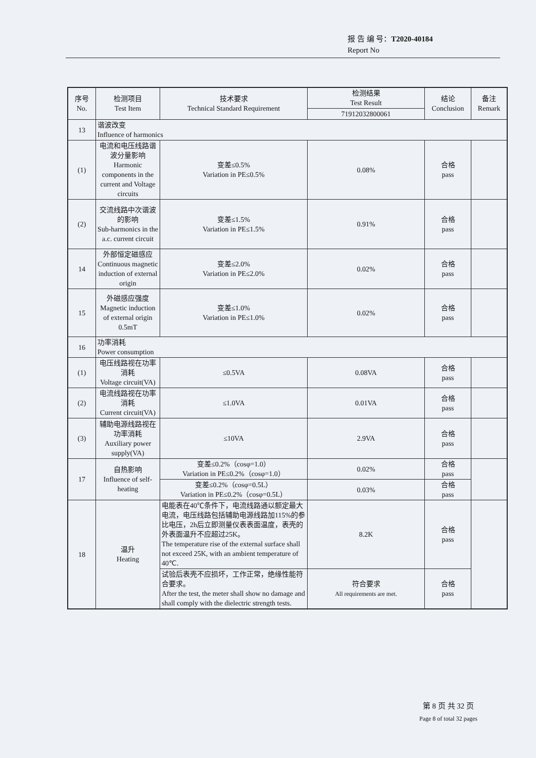报 告 编 号：T2020-40184
Report No
| 序号 No. | 检测项目 Test Item | 技术要求 Technical Standard Requirement | 检测结果 Test Result | 结论 Conclusion | 备注 Remark |
| --- | --- | --- | --- | --- | --- |
| | | | 71912032800061 | | |
| 13 | 谐波改变 Influence of harmonics | | | | |
| (1) | 电流和电压线路谐波分量影响 Harmonic components in the current and Voltage circuits | 变差≤0.5% Variation in PE≤0.5% | 0.08% | 合格 pass | |
| (2) | 交流线路中次谐波的影响 Sub-harmonics in the a.c. current circuit | 变差≤1.5% Variation in PE≤1.5% | 0.91% | 合格 pass | |
| 14 | 外部恒定磁感应 Continuous magnetic induction of external origin | 变差≤2.0% Variation in PE≤2.0% | 0.02% | 合格 pass | |
| 15 | 外磁感应强度 Magnetic induction of external origin 0.5mT | 变差≤1.0% Variation in PE≤1.0% | 0.02% | 合格 pass | |
| 16 | 功率消耗 Power consumption | | | | |
| (1) | 电压线路视在功率消耗 Voltage circuit(VA) | ≤0.5VA | 0.08VA | 合格 pass | |
| (2) | 电流线路视在功率消耗 Current circuit(VA) | ≤1.0VA | 0.01VA | 合格 pass | |
| (3) | 辅助电源线路视在功率消耗 Auxiliary power supply(VA) | ≤10VA | 2.9VA | 合格 pass | |
| 17 | 自热影响 Influence of self-heating | 变差≤0.2%（cosφ=1.0） Variation in PE≤0.2%（cosφ=1.0） | 0.02% | 合格 pass | |
| | | 变差≤0.2%（cosφ=0.5L） Variation in PE≤0.2%（cosφ=0.5L） | 0.03% | 合格 pass | |
| 18 | 温升 Heating | 电能表在40℃条件下，电流线路通以额定最大电流，电压线路包括辅助电源线路加115%的参比电压，2h后立即测量仪表表面温度，表壳的外表面温升不应超过25K。 The temperature rise of the external surface shall not exceed 25K, with an ambient temperature of 40℃. | 8.2K | 合格 pass | |
| | | 试验后表壳不应损坏，工作正常，绝缘性能符合要求。 After the test, the meter shall show no damage and shall comply with the dielectric strength tests. | 符合要求 All requirements are met. | 合格 pass | |
第 8 页 共 32 页
Page 8 of total 32 pages